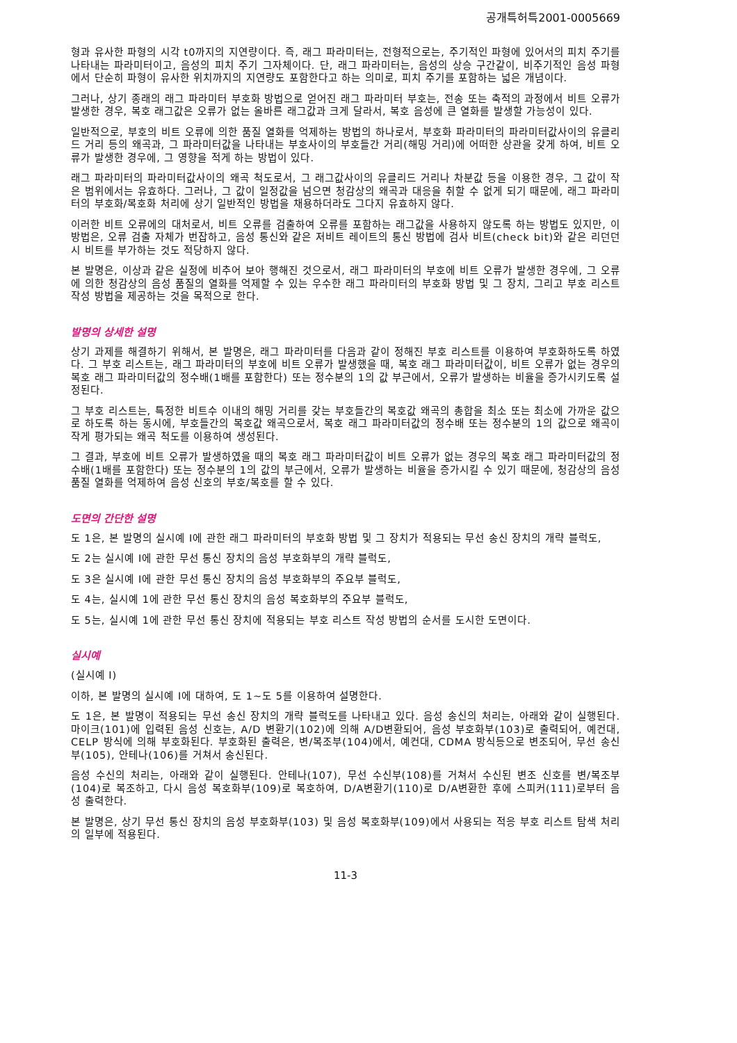공개특허특2001-0005669
형과 유사한 파형의 시각 t0까지의 지연량이다. 즉, 래그 파라미터는, 전형적으로는, 주기적인 파형에 있어서의 피치 주기를 나타내는 파라미터이고, 음성의 피치 주기 그자체이다. 단, 래그 파라미터는, 음성의 상승 구간같이, 비주기적인 음성 파형에서 단순히 파형이 유사한 위치까지의 지연량도 포함한다고 하는 의미로, 피치 주기를 포함하는 넓은 개념이다.
그러나, 상기 종래의 래그 파라미터 부호화 방법으로 얻어진 래그 파라미터 부호는, 전송 또는 축적의 과정에서 비트 오류가 발생한 경우, 복호 래그값은 오류가 없는 올바른 래그값과 크게 달라서, 복호 음성에 큰 열화를 발생할 가능성이 있다.
일반적으로, 부호의 비트 오류에 의한 품질 열화를 억제하는 방법의 하나로서, 부호화 파라미터의 파라미터값사이의 유클리드 거리 등의 왜곡과, 그 파라미터값을 나타내는 부호사이의 부호들간 거리(해밍 거리)에 어떠한 상관을 갖게 하여, 비트 오류가 발생한 경우에, 그 영향을 적게 하는 방법이 있다.
래그 파라미터의 파라미터값사이의 왜곡 척도로서, 그 래그값사이의 유클리드 거리나 차분값 등을 이용한 경우, 그 값이 작은 범위에서는 유효하다. 그러나, 그 값이 일정값을 넘으면 청감상의 왜곡과 대응을 취할 수 없게 되기 때문에, 래그 파라미터의 부호화/복호화 처리에 상기 일반적인 방법을 채용하더라도 그다지 유효하지 않다.
이러한 비트 오류에의 대처로서, 비트 오류를 검출하여 오류를 포함하는 래그값을 사용하지 않도록 하는 방법도 있지만, 이 방법은, 오류 검출 자체가 번잡하고, 음성 통신와 같은 저비트 레이트의 통신 방법에 검사 비트(check bit)와 같은 리던던시 비트를 부가하는 것도 적당하지 않다.
본 발명은, 이상과 같은 실정에 비추어 보아 행해진 것으로서, 래그 파라미터의 부호에 비트 오류가 발생한 경우에, 그 오류에 의한 청감상의 음성 품질의 열화를 억제할 수 있는 우수한 래그 파라미터의 부호화 방법 및 그 장치, 그리고 부호 리스트 작성 방법을 제공하는 것을 목적으로 한다.
발명의 상세한 설명
상기 과제를 해결하기 위해서, 본 발명은, 래그 파라미터를 다음과 같이 정해진 부호 리스트를 이용하여 부호화하도록 하였다. 그 부호 리스트는, 래그 파라미터의 부호에 비트 오류가 발생했을 때, 복호 래그 파라미터값이, 비트 오류가 없는 경우의 복호 래그 파라미터값의 정수배(1배를 포함한다) 또는 정수분의 1의 값 부근에서, 오류가 발생하는 비율을 증가시키도록 설정된다.
그 부호 리스트는, 특정한 비트수 이내의 해밍 거리를 갖는 부호들간의 복호값 왜곡의 총합을 최소 또는 최소에 가까운 값으로 하도록 하는 동시에, 부호들간의 복호값 왜곡으로서, 복호 래그 파라미터값의 정수배 또는 정수분의 1의 값으로 왜곡이 작게 평가되는 왜곡 척도를 이용하여 생성된다.
그 결과, 부호에 비트 오류가 발생하였을 때의 복호 래그 파라미터값이 비트 오류가 없는 경우의 복호 래그 파라미터값의 정수배(1배를 포함한다) 또는 정수분의 1의 값의 부근에서, 오류가 발생하는 비율을 증가시킬 수 있기 때문에, 청감상의 음성 품질 열화를 억제하여 음성 신호의 부호/복호를 할 수 있다.
도면의 간단한 설명
도 1은, 본 발명의 실시예 I에 관한 래그 파라미터의 부호화 방법 및 그 장치가 적용되는 무선 송신 장치의 개략 블럭도,
도 2는 실시예 I에 관한 무선 통신 장치의 음성 부호화부의 개략 블럭도,
도 3은 실시예 I에 관한 무선 통신 장치의 음성 부호화부의 주요부 블럭도,
도 4는, 실시예 1에 관한 무선 통신 장치의 음성 복호화부의 주요부 블럭도,
도 5는, 실시예 1에 관한 무선 통신 장치에 적용되는 부호 리스트 작성 방법의 순서를 도시한 도면이다.
실시예
(실시예 I)
이하, 본 발명의 실시예 I에 대하여, 도 1∼도 5를 이용하여 설명한다.
도 1은, 본 발명이 적용되는 무선 송신 장치의 개략 블럭도를 나타내고 있다. 음성 송신의 처리는, 아래와 같이 실행된다. 마이크(101)에 입력된 음성 신호는, A/D 변환기(102)에 의해 A/D변환되어, 음성 부호화부(103)로 출력되어, 예컨대, CELP 방식에 의해 부호화된다. 부호화된 출력은, 변/복조부(104)에서, 예컨대, CDMA 방식등으로 변조되어, 무선 송신부(105), 안테나(106)를 거쳐서 송신된다.
음성 수신의 처리는, 아래와 같이 실행된다. 안테나(107), 무선 수신부(108)를 거쳐서 수신된 변조 신호를 변/복조부(104)로 복조하고, 다시 음성 복호화부(109)로 복호하여, D/A변환기(110)로 D/A변환한 후에 스피커(111)로부터 음성 출력한다.
본 발명은, 상기 무선 통신 장치의 음성 부호화부(103) 및 음성 복호화부(109)에서 사용되는 적응 부호 리스트 탐색 처리의 일부에 적용된다.
11-3